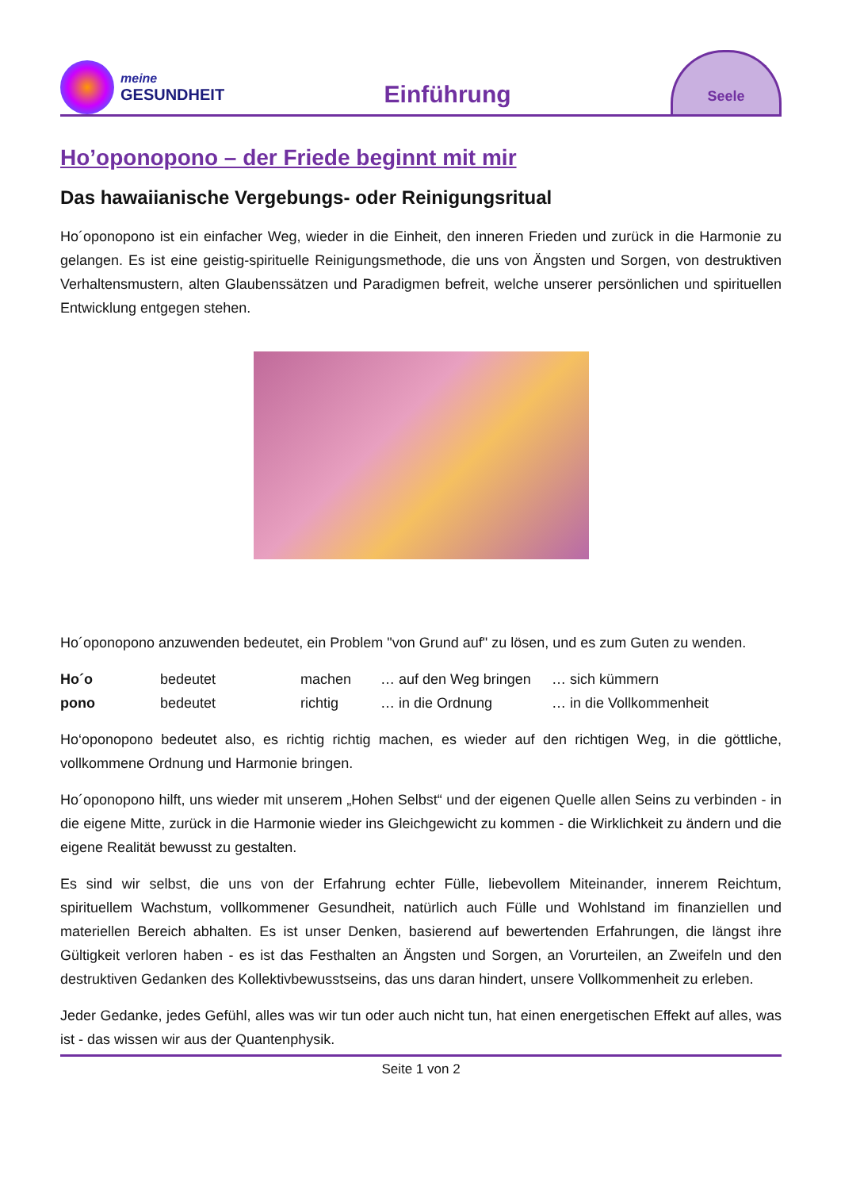meine
GESUNDHEIT
Einführung
Seele
Ho’oponopono – der Friede beginnt mit mir
Das hawaiianische Vergebungs- oder Reinigungsritual
Ho´oponopono ist ein einfacher Weg, wieder in die Einheit, den inneren Frieden und zurück in die Harmonie zu gelangen. Es ist eine geistig-spirituelle Reinigungsmethode, die uns von Ängsten und Sorgen, von destruktiven Verhaltensmustern, alten Glaubenssätzen und Paradigmen befreit, welche unserer persönlichen und spirituellen Entwicklung entgegen stehen.
Ho´oponopono anzuwenden bedeutet, ein Problem "von Grund auf" zu lösen, und es zum Guten zu wenden.
Ho´o bedeutet machen … auf den Weg bringen … sich kümmern
pono bedeutet richtig … in die Ordnung … in die Vollkommenheit
Ho‘oponopono bedeutet also, es richtig richtig machen, es wieder auf den richtigen Weg, in die göttliche, vollkommene Ordnung und Harmonie bringen.
Ho´oponopono hilft, uns wieder mit unserem „Hohen Selbst“ und der eigenen Quelle allen Seins zu verbinden - in die eigene Mitte, zurück in die Harmonie wieder ins Gleichgewicht zu kommen - die Wirklichkeit zu ändern und die eigene Realität bewusst zu gestalten.
Es sind wir selbst, die uns von der Erfahrung echter Fülle, liebevollem Miteinander, innerem Reichtum, spirituellem Wachstum, vollkommener Gesundheit, natürlich auch Fülle und Wohlstand im finanziellen und materiellen Bereich abhalten. Es ist unser Denken, basierend auf bewertenden Erfahrungen, die längst ihre Gültigkeit verloren haben - es ist das Festhalten an Ängsten und Sorgen, an Vorurteilen, an Zweifeln und den destruktiven Gedanken des Kollektivbewusstseins, das uns daran hindert, unsere Vollkommenheit zu erleben.
Jeder Gedanke, jedes Gefühl, alles was wir tun oder auch nicht tun, hat einen energetischen Effekt auf alles, was ist - das wissen wir aus der Quantenphysik.
Seite 1 von 2